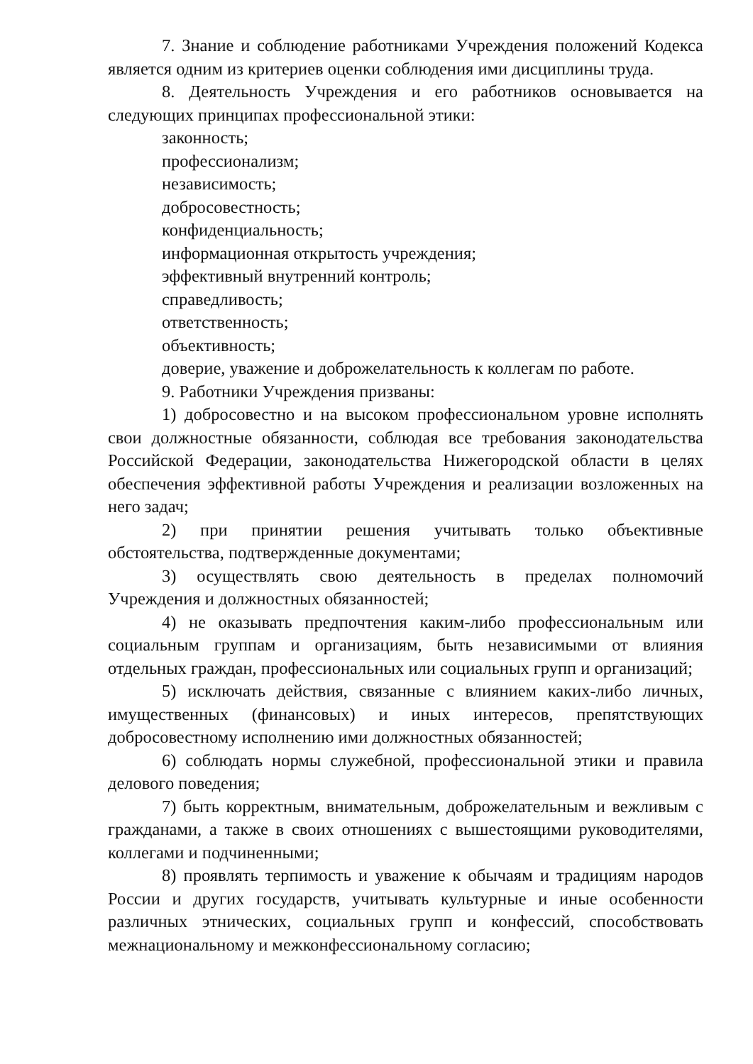7. Знание и соблюдение работниками Учреждения положений Кодекса является одним из критериев оценки соблюдения ими дисциплины труда.
8. Деятельность Учреждения и его работников основывается на следующих принципах профессиональной этики:
законность;
профессионализм;
независимость;
добросовестность;
конфиденциальность;
информационная открытость учреждения;
эффективный внутренний контроль;
справедливость;
ответственность;
объективность;
доверие, уважение и доброжелательность к коллегам по работе.
9. Работники Учреждения призваны:
1) добросовестно и на высоком профессиональном уровне исполнять свои должностные обязанности, соблюдая все требования законодательства Российской Федерации, законодательства Нижегородской области в целях обеспечения эффективной работы Учреждения и реализации возложенных на него задач;
2) при принятии решения учитывать только объективные обстоятельства, подтвержденные документами;
3) осуществлять свою деятельность в пределах полномочий Учреждения и должностных обязанностей;
4) не оказывать предпочтения каким-либо профессиональным или социальным группам и организациям, быть независимыми от влияния отдельных граждан, профессиональных или социальных групп и организаций;
5) исключать действия, связанные с влиянием каких-либо личных, имущественных (финансовых) и иных интересов, препятствующих добросовестному исполнению ими должностных обязанностей;
6) соблюдать нормы служебной, профессиональной этики и правила делового поведения;
7) быть корректным, внимательным, доброжелательным и вежливым с гражданами, а также в своих отношениях с вышестоящими руководителями, коллегами и подчиненными;
8) проявлять терпимость и уважение к обычаям и традициям народов России и других государств, учитывать культурные и иные особенности различных этнических, социальных групп и конфессий, способствовать межнациональному и межконфессиональному согласию;